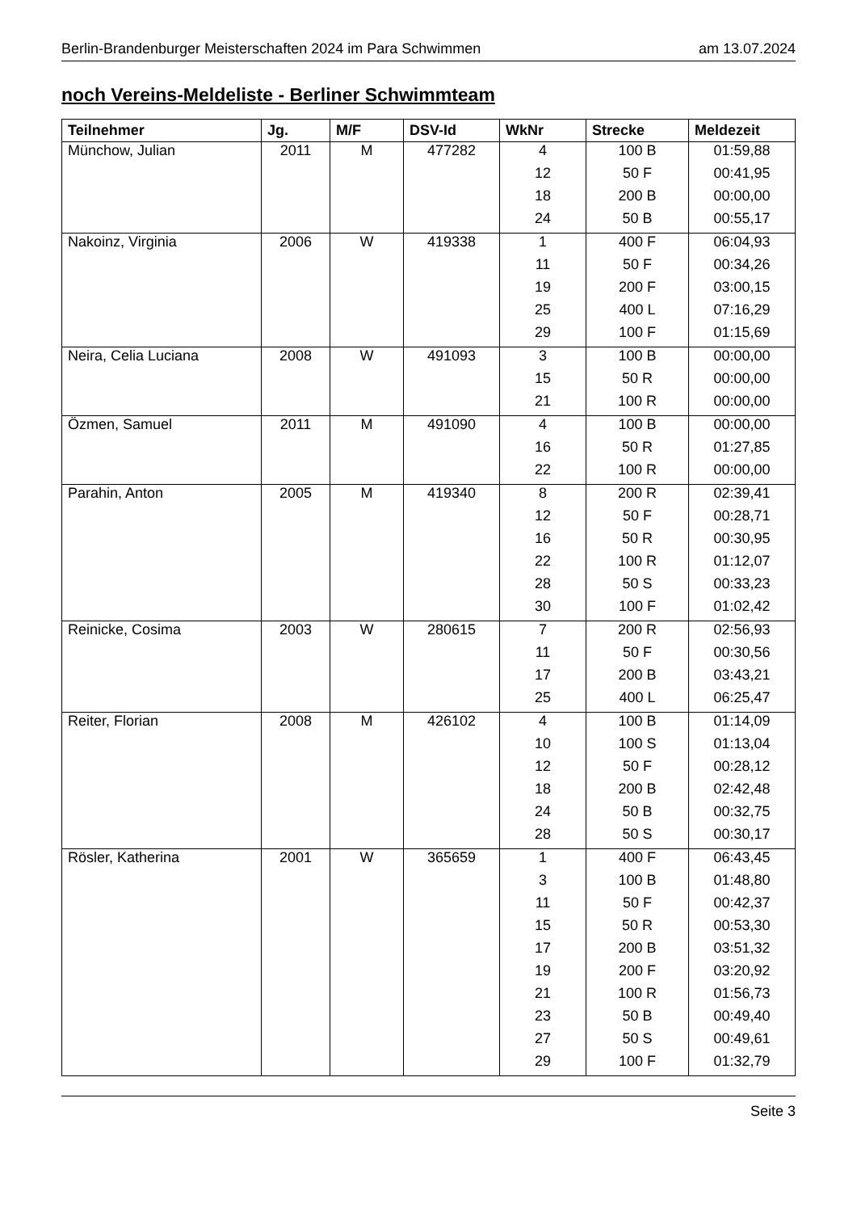Berlin-Brandenburger Meisterschaften 2024 im Para Schwimmen am 13.07.2024
noch Vereins-Meldeliste - Berliner Schwimmteam
| Teilnehmer | Jg. | M/F | DSV-Id | WkNr | Strecke | Meldezeit |
| --- | --- | --- | --- | --- | --- | --- |
| Münchow, Julian | 2011 | M | 477282 | 4 | 100 B | 01:59,88 |
| | | | | 12 | 50 F | 00:41,95 |
| | | | | 18 | 200 B | 00:00,00 |
| | | | | 24 | 50 B | 00:55,17 |
| Nakoinz, Virginia | 2006 | W | 419338 | 1 | 400 F | 06:04,93 |
| | | | | 11 | 50 F | 00:34,26 |
| | | | | 19 | 200 F | 03:00,15 |
| | | | | 25 | 400 L | 07:16,29 |
| | | | | 29 | 100 F | 01:15,69 |
| Neira, Celia Luciana | 2008 | W | 491093 | 3 | 100 B | 00:00,00 |
| | | | | 15 | 50 R | 00:00,00 |
| | | | | 21 | 100 R | 00:00,00 |
| Özmen, Samuel | 2011 | M | 491090 | 4 | 100 B | 00:00,00 |
| | | | | 16 | 50 R | 01:27,85 |
| | | | | 22 | 100 R | 00:00,00 |
| Parahin, Anton | 2005 | M | 419340 | 8 | 200 R | 02:39,41 |
| | | | | 12 | 50 F | 00:28,71 |
| | | | | 16 | 50 R | 00:30,95 |
| | | | | 22 | 100 R | 01:12,07 |
| | | | | 28 | 50 S | 00:33,23 |
| | | | | 30 | 100 F | 01:02,42 |
| Reinicke, Cosima | 2003 | W | 280615 | 7 | 200 R | 02:56,93 |
| | | | | 11 | 50 F | 00:30,56 |
| | | | | 17 | 200 B | 03:43,21 |
| | | | | 25 | 400 L | 06:25,47 |
| Reiter, Florian | 2008 | M | 426102 | 4 | 100 B | 01:14,09 |
| | | | | 10 | 100 S | 01:13,04 |
| | | | | 12 | 50 F | 00:28,12 |
| | | | | 18 | 200 B | 02:42,48 |
| | | | | 24 | 50 B | 00:32,75 |
| | | | | 28 | 50 S | 00:30,17 |
| Rösler, Katherina | 2001 | W | 365659 | 1 | 400 F | 06:43,45 |
| | | | | 3 | 100 B | 01:48,80 |
| | | | | 11 | 50 F | 00:42,37 |
| | | | | 15 | 50 R | 00:53,30 |
| | | | | 17 | 200 B | 03:51,32 |
| | | | | 19 | 200 F | 03:20,92 |
| | | | | 21 | 100 R | 01:56,73 |
| | | | | 23 | 50 B | 00:49,40 |
| | | | | 27 | 50 S | 00:49,61 |
| | | | | 29 | 100 F | 01:32,79 |
Seite 3